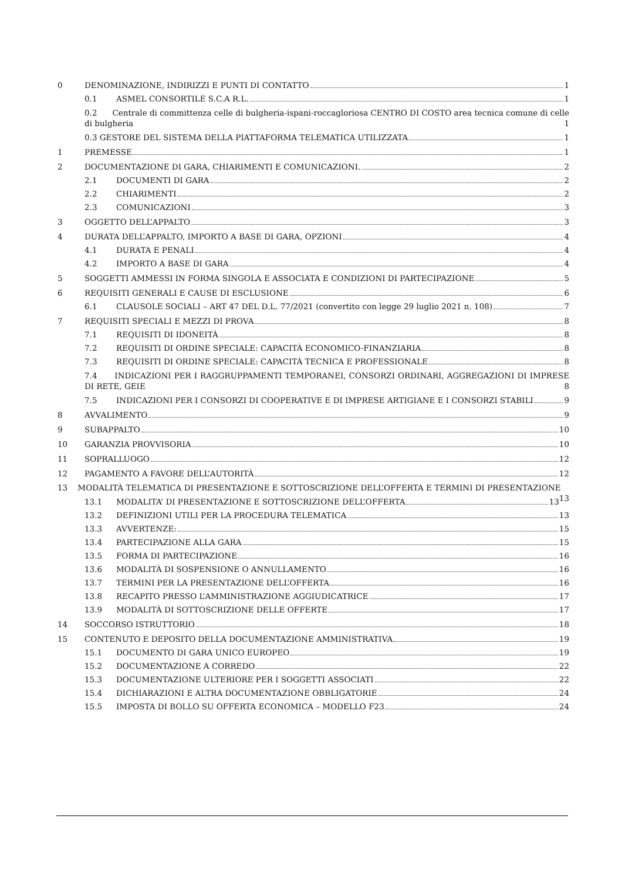0 DENOMINAZIONE, INDIRIZZI E PUNTI DI CONTATTO 1
0.1 ASMEL CONSORTILE S.C.A R.L. 1
0.2 Centrale di committenza celle di bulgheria-ispani-roccagloriosa CENTRO DI COSTO area tecnica comune di celle di bulgheria 1
0.3 GESTORE DEL SISTEMA DELLA PIATTAFORMA TELEMATICA UTILIZZATA 1
1 PREMESSE 1
2 DOCUMENTAZIONE DI GARA, CHIARIMENTI E COMUNICAZIONI. 2
2.1 DOCUMENTI DI GARA 2
2.2 CHIARIMENTI 2
2.3 COMUNICAZIONI 3
3 OGGETTO DELL’APPALTO 3
4 DURATA DELL’APPALTO, IMPORTO A BASE DI GARA, OPZIONI 4
4.1 DURATA E PENALI 4
4.2 IMPORTO A BASE DI GARA 4
5 SOGGETTI AMMESSI IN FORMA SINGOLA E ASSOCIATA E CONDIZIONI DI PARTECIPAZIONE 5
6 REQUISITI GENERALI E CAUSE DI ESCLUSIONE 6
6.1 CLAUSOLE SOCIALI – ART 47 DEL D.L. 77/2021 (convertito con legge 29 luglio 2021 n. 108) 7
7 REQUISITI SPECIALI E MEZZI DI PROVA 8
7.1 REQUISITI DI IDONEITÀ 8
7.2 REQUISITI DI ORDINE SPECIALE: CAPACITÀ ECONOMICO-FINANZIARIA 8
7.3 REQUISITI DI ORDINE SPECIALE: CAPACITÀ TECNICA E PROFESSIONALE 8
7.4 INDICAZIONI PER I RAGGRUPPAMENTI TEMPORANEI, CONSORZI ORDINARI, AGGREGAZIONI DI IMPRESE DI RETE, GEIE 8
7.5 INDICAZIONI PER I CONSORZI DI COOPERATIVE E DI IMPRESE ARTIGIANE E I CONSORZI STABILI 9
8 AVVALIMENTO 9
9 SUBAPPALTO 10
10 GARANZIA PROVVISORIA 10
11 SOPRALLUOGO 12
12 PAGAMENTO A FAVORE DELL’AUTORITÀ 12
13 MODALITÀ TELEMATICA DI PRESENTAZIONE E SOTTOSCRIZIONE DELL’OFFERTA E TERMINI DI PRESENTAZIONE 13
13.1 MODALITA’ DI PRESENTAZIONE E SOTTOSCRIZIONE DELL’OFFERTA 13
13.2 DEFINIZIONI UTILI PER LA PROCEDURA TELEMATICA 13
13.3 AVVERTENZE: 15
13.4 PARTECIPAZIONE ALLA GARA 15
13.5 FORMA DI PARTECIPAZIONE 16
13.6 MODALITÀ DI SOSPENSIONE O ANNULLAMENTO 16
13.7 TERMINI PER LA PRESENTAZIONE DELL’OFFERTA 16
13.8 RECAPITO PRESSO L’AMMINISTRAZIONE AGGIUDICATRICE 17
13.9 MODALITÀ DI SOTTOSCRIZIONE DELLE OFFERTE 17
14 SOCCORSO ISTRUTTORIO 18
15 CONTENUTO E DEPOSITO DELLA DOCUMENTAZIONE AMMINISTRATIVA 19
15.1 DOCUMENTO DI GARA UNICO EUROPEO 19
15.2 DOCUMENTAZIONE A CORREDO 22
15.3 DOCUMENTAZIONE ULTERIORE PER I SOGGETTI ASSOCIATI 22
15.4 DICHIARAZIONI E ALTRA DOCUMENTAZIONE OBBLIGATORIE 24
15.5 IMPOSTA DI BOLLO SU OFFERTA ECONOMICA – MODELLO F23 24